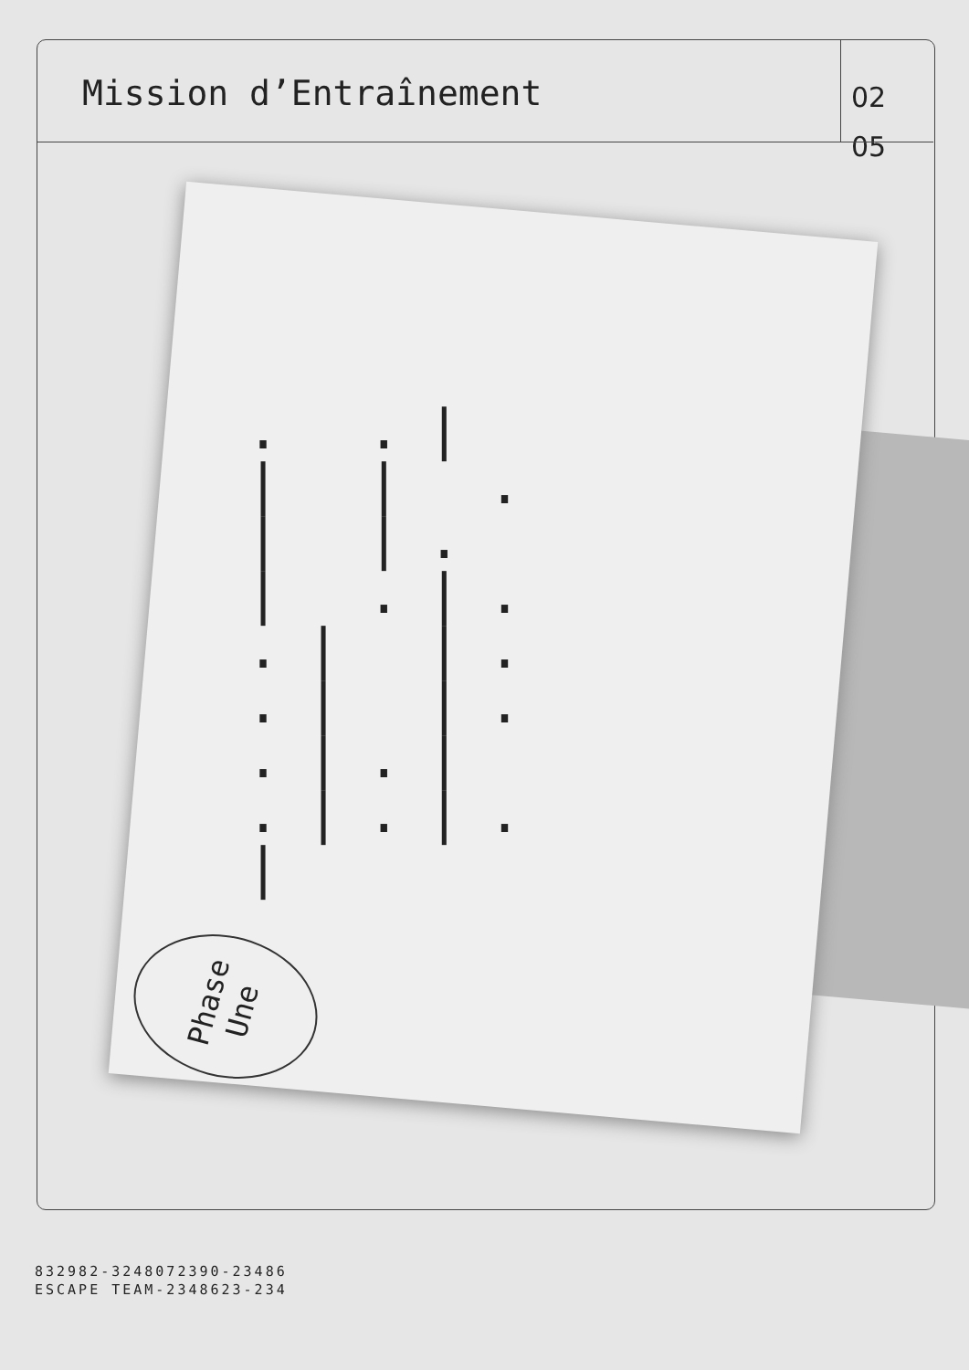Mission d’Entraînement
02
05
. .| | | .| |. | .|. .| |. .| |. .|.| .|.|.|
Phase
Une
832982-3248072390-23486
ESCAPE TEAM-2348623-234